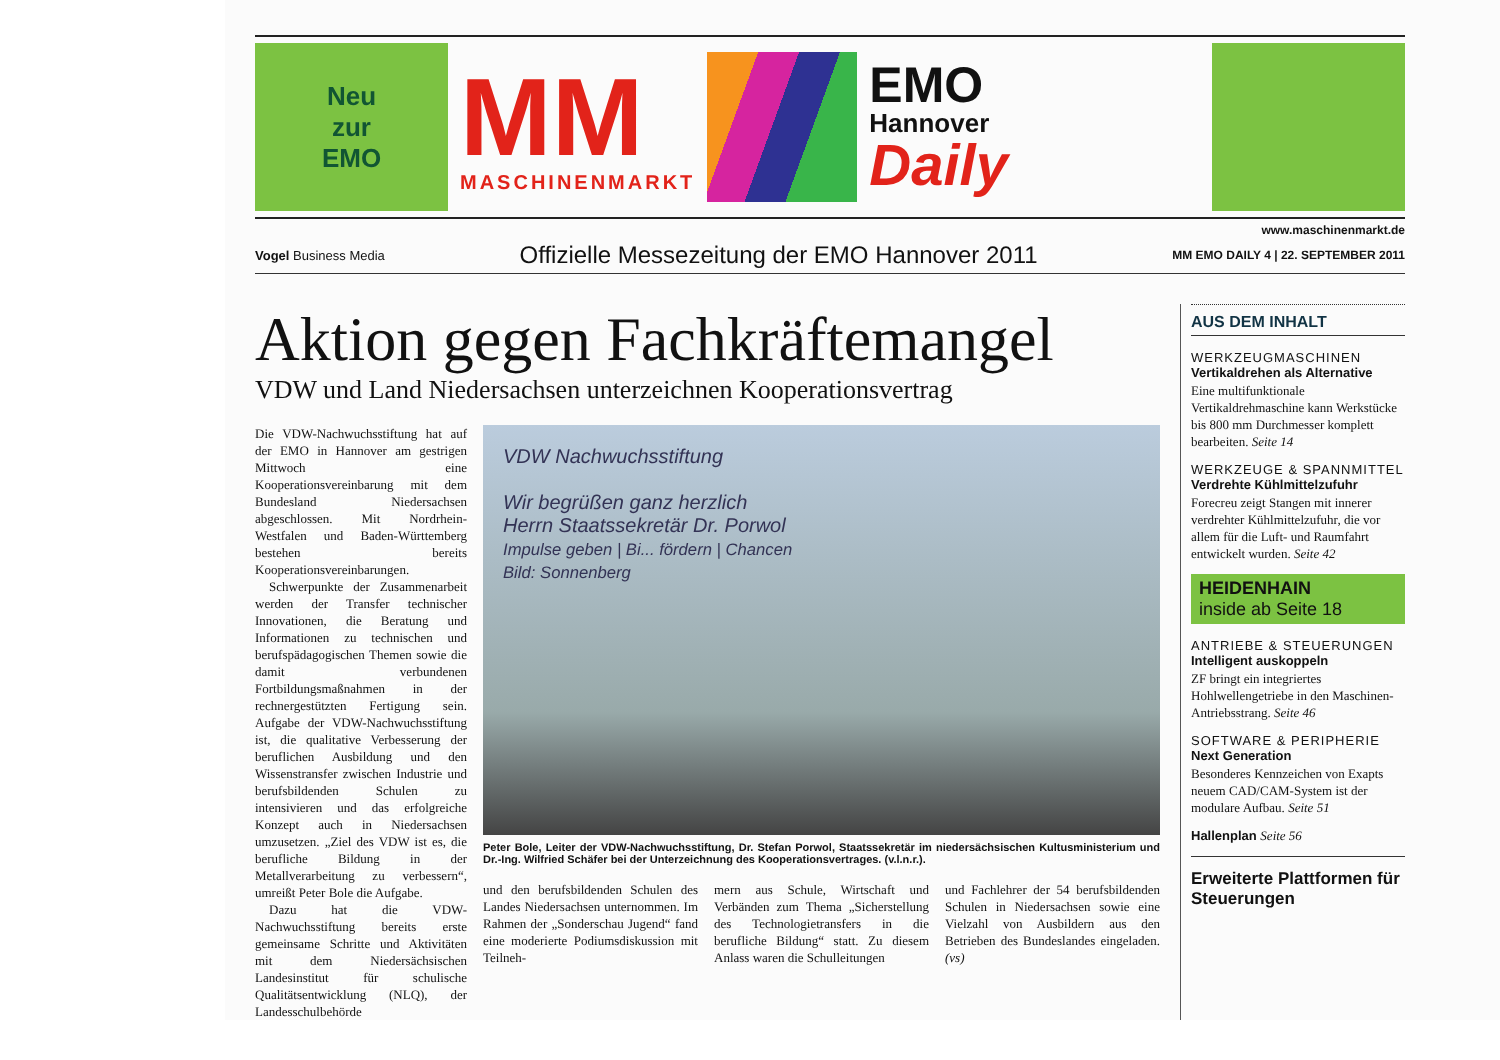Neu
zur
EMO
MM
MASCHINENMARKT
EMO
Hannover
Daily
www.maschinenmarkt.de
Vogel Business Media Offizielle Messezeitung der EMO Hannover 2011 MM EMO DAILY 4 | 22. SEPTEMBER 2011
Aktion gegen Fachkräftemangel
VDW und Land Niedersachsen unterzeichnen Kooperationsvertrag
Die VDW-Nachwuchsstiftung hat auf der EMO in Hannover am gestrigen Mittwoch eine Kooperationsvereinbarung mit dem Bundesland Niedersachsen abgeschlossen. Mit Nordrhein-Westfalen und Baden-Württemberg bestehen bereits Kooperationsvereinbarungen.
Schwerpunkte der Zusammenarbeit werden der Transfer technischer Innovationen, die Beratung und Informationen zu technischen und berufspädagogischen Themen sowie die damit verbundenen Fortbildungsmaßnahmen in der rechnergestützten Fertigung sein. Aufgabe der VDW-Nachwuchsstiftung ist, die qualitative Verbesserung der beruflichen Ausbildung und den Wissenstransfer zwischen Industrie und berufsbildenden Schulen zu intensivieren und das erfolgreiche Konzept auch in Niedersachsen umzusetzen. „Ziel des VDW ist es, die berufliche Bildung in der Metallverarbeitung zu verbessern“, umreißt Peter Bole die Aufgabe.
Dazu hat die VDW-Nachwuchsstiftung bereits erste gemeinsame Schritte und Aktivitäten mit dem Niedersächsischen Landesinstitut für schulische Qualitätsentwicklung (NLQ), der Landesschulbehörde
VDW Nachwuchsstiftung
Wir begrüßen ganz herzlich
Herrn Staatssekretär Dr. Porwol
Impulse geben | Bi... fördern | Chancen
Bild: Sonnenberg
Peter Bole, Leiter der VDW-Nachwuchsstiftung, Dr. Stefan Porwol, Staatssekretär im niedersächsischen Kultusministerium und Dr.-Ing. Wilfried Schäfer bei der Unterzeichnung des Kooperationsvertrages. (v.l.n.r.).
und den berufsbildenden Schulen des Landes Niedersachsen unternommen. Im Rahmen der „Sonderschau Jugend“ fand eine moderierte Podiumsdiskussion mit Teilneh-
mern aus Schule, Wirtschaft und Verbänden zum Thema „Sicherstellung des Technologietransfers in die berufliche Bildung“ statt. Zu diesem Anlass waren die Schulleitungen
und Fachlehrer der 54 berufsbildenden Schulen in Niedersachsen sowie eine Vielzahl von Ausbildern aus den Betrieben des Bundeslandes eingeladen. (vs)
AUS DEM INHALT
WERKZEUGMASCHINEN
Vertikaldrehen als Alternative
Eine multifunktionale Vertikaldrehmaschine kann Werkstücke bis 800 mm Durchmesser komplett bearbeiten. Seite 14
WERKZEUGE & SPANNMITTEL
Verdrehte Kühlmittelzufuhr
Forecreu zeigt Stangen mit innerer verdrehter Kühlmittelzufuhr, die vor allem für die Luft- und Raumfahrt entwickelt wurden. Seite 42
HEIDENHAIN
inside ab Seite 18
ANTRIEBE & STEUERUNGEN
Intelligent auskoppeln
ZF bringt ein integriertes Hohlwellengetriebe in den Maschinen-Antriebsstrang. Seite 46
SOFTWARE & PERIPHERIE
Next Generation
Besonderes Kennzeichen von Exapts neuem CAD/CAM-System ist der modulare Aufbau. Seite 51
Hallenplan Seite 56
Erweiterte Plattformen für Steuerungen